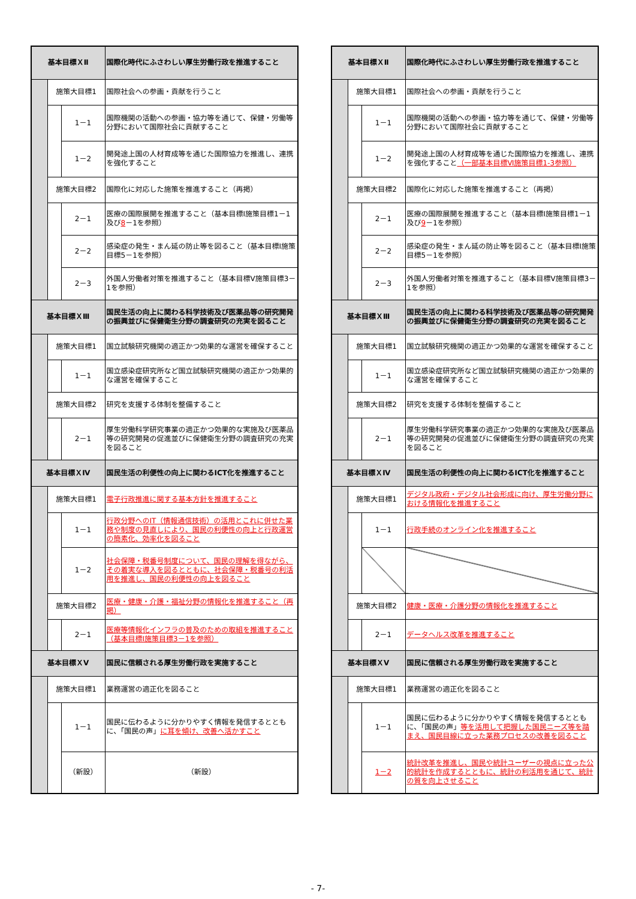| 基本目標ＸⅡ | | | 国際化時代にふさわしい厚生労働行政を推進すること |
| | 施策大目標1 | | 国際社会への参画・貢献を行うこと |
| | | 1－1 | 国際機関の活動への参画・協力等を通じて、保健・労働等分野において国際社会に貢献すること |
| | | 1－2 | 開発途上国の人材育成等を通じた国際協力を推進し、連携を強化すること |
| | 施策大目標2 | | 国際化に対応した施策を推進すること（再掲） |
| | | 2－1 | 医療の国際展開を推進すること（基本目標Ⅰ施策目標1－1及び 8 －1を参照） |
| | | 2－2 | 感染症の発生・まん延の防止等を図ること（基本目標Ⅰ施策目標5－1を参照） |
| | | 2－3 | 外国人労働者対策を推進すること（基本目標Ⅴ施策目標3－1を参照） |
| 基本目標ＸⅢ | | | 国民生活の向上に関わる科学技術及び医薬品等の研究開発の振興並びに保健衛生分野の調査研究の充実を図ること |
| | 施策大目標1 | | 国立試験研究機関の適正かつ効果的な運営を確保すること |
| | | 1－1 | 国立感染症研究所など国立試験研究機関の適正かつ効果的な運営を確保すること |
| | 施策大目標2 | | 研究を支援する体制を整備すること |
| | | 2－1 | 厚生労働科学研究事業の適正かつ効果的な実施及び医薬品等の研究開発の促進並びに保健衛生分野の調査研究の充実を図ること |
| 基本目標ＸⅣ | | | 国民生活の利便性の向上に関わるICT化を推進すること |
| | 施策大目標1 | | 電子行政推進に関する基本方針を推進すること |
| | | 1－1 | 行政分野へのIT（情報通信技術）の活用とこれに併せた業務や制度の見直しにより、国民の利便性の向上と行政運営の簡素化、効率化を図ること |
| | | 1－2 | 社会保障・税番号制度について、国民の理解を得ながら、その着実な導入を図るとともに、社会保障・税番号の利活用を推進し、国民の利便性の向上を図ること |
| | 施策大目標2 | | 医療・健康・介護・福祉分野の情報化を推進すること（再掲） |
| | | 2－1 | 医療等情報化インフラの普及のための取組を推進すること（基本目標Ⅰ施策目標3－1を参照） |
| 基本目標ＸⅤ | | | 国民に信頼される厚生労働行政を実施すること |
| | 施策大目標1 | | 業務運営の適正化を図ること |
| | | 1－1 | 国民に伝わるように分かりやすく情報を発信するとともに、「国民の声」 に耳を傾け、改善へ活かすこと |
| | | （新設） | （新設） |
| 基本目標ＸⅡ | | | 国際化時代にふさわしい厚生労働行政を推進すること |
| | 施策大目標1 | | 国際社会への参画・貢献を行うこと |
| | | 1－1 | 国際機関の活動への参画・協力等を通じて、保健・労働等分野において国際社会に貢献すること |
| | | 1－2 | 開発途上国の人材育成等を通じた国際協力を推進し、連携を強化すること （一部基本目標Ⅵ施策目標1-3参照） |
| | 施策大目標2 | | 国際化に対応した施策を推進すること（再掲） |
| | | 2－1 | 医療の国際展開を推進すること（基本目標Ⅰ施策目標1－1及び 9 －1を参照） |
| | | 2－2 | 感染症の発生・まん延の防止等を図ること（基本目標Ⅰ施策目標5－1を参照） |
| | | 2－3 | 外国人労働者対策を推進すること（基本目標Ⅴ施策目標3－1を参照） |
| 基本目標ＸⅢ | | | 国民生活の向上に関わる科学技術及び医薬品等の研究開発の振興並びに保健衛生分野の調査研究の充実を図ること |
| | 施策大目標1 | | 国立試験研究機関の適正かつ効果的な運営を確保すること |
| | | 1－1 | 国立感染症研究所など国立試験研究機関の適正かつ効果的な運営を確保すること |
| | 施策大目標2 | | 研究を支援する体制を整備すること |
| | | 2－1 | 厚生労働科学研究事業の適正かつ効果的な実施及び医薬品等の研究開発の促進並びに保健衛生分野の調査研究の充実を図ること |
| 基本目標ＸⅣ | | | 国民生活の利便性の向上に関わるICT化を推進すること |
| | 施策大目標1 | | デジタル政府・デジタル社会形成に向け、厚生労働分野における情報化を推進すること |
| | | 1－1 | 行政手続のオンライン化を推進すること |
| | 施策大目標2 | | 健康・医療・介護分野の情報化を推進すること |
| | | 2－1 | データヘルス改革を推進すること |
| 基本目標ＸⅤ | | | 国民に信頼される厚生労働行政を実施すること |
| | 施策大目標1 | | 業務運営の適正化を図ること |
| | | 1－1 | 国民に伝わるように分かりやすく情報を発信するとともに、「国民の声」 等を活用して把握した国民ニーズ等を踏まえ、国民目線に立った業務プロセスの改善を図ること |
| | | 1－2 | 統計改革を推進し、国民や統計ユーザーの視点に立った公的統計を作成するとともに、統計の利活用を通じて、統計の質を向上させること |
- 7-